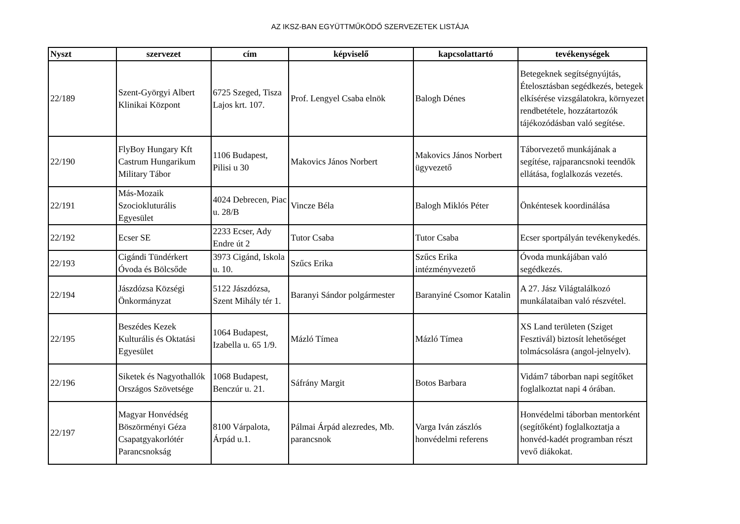AZ IKSZ-BAN EGYÜTTMŰKÖDŐ SZERVEZETEK LISTÁJA
| Nyszt | szervezet | cím | képviselő | kapcsolattartó | tevékenységek |
| --- | --- | --- | --- | --- | --- |
| 22/189 | Szent-Györgyi Albert Klinikai Központ | 6725 Szeged, Tisza Lajos krt. 107. | Prof. Lengyel Csaba elnök | Balogh Dénes | Betegeknek segítségnyújtás, Ételosztásban segédkezés, betegek elkísérése vizsgálatokra, környezet rendbetétele, hozzátartozók tájékozódásban való segítése. |
| 22/190 | FlyBoy Hungary Kft Castrum Hungarikum Military Tábor | 1106 Budapest, Pilisi u 30 | Makovics János Norbert | Makovics János Norbert ügyvezető | Táborvezető munkájának a segítése, rajparancsnoki teendők ellátása, foglalkozás vezetés. |
| 22/191 | Más-Mozaik Szociokluturális Egyesület | 4024 Debrecen, Piac u. 28/B | Vincze Béla | Balogh Miklós Péter | Önkéntesek koordinálása |
| 22/192 | Ecser SE | 2233 Ecser, Ady Endre út 2 | Tutor Csaba | Tutor Csaba | Ecser sportpályán tevékenykedés. |
| 22/193 | Cigándi Tündérkert Óvoda és Bölcsőde | 3973 Cigánd, Iskola u. 10. | Szűcs Erika | Szűcs Erika intézményvezető | Óvoda munkájában való segédkezés. |
| 22/194 | Jászdózsa Községi Önkormányzat | 5122 Jászdózsa, Szent Mihály tér 1. | Baranyi Sándor polgármester | Baranyiné Csomor Katalin | A 27. Jász Világtalálkozó munkálataiban való részvétel. |
| 22/195 | Beszédes Kezek Kulturális és Oktatási Egyesület | 1064 Budapest, Izabella u. 65 1/9. | Mázló Tímea | Mázló Tímea | XS Land területen (Sziget Fesztivál) biztosít lehetőséget tolmácsolásra (angol-jelnyelv). |
| 22/196 | Siketek és Nagyothallók Országos Szövetsége | 1068 Budapest, Benczúr u. 21. | Sáfrány Margit | Botos Barbara | Vidám7 táborban napi segítőket foglalkoztat napi 4 órában. |
| 22/197 | Magyar Honvédség Böszörményi Géza Csapatgyakorlótér Parancsnokság | 8100 Várpalota, Árpád u.1. | Pálmai Árpád alezredes, Mb. parancsnok | Varga Iván zászlós honvédelmi referens | Honvédelmi táborban mentorként (segítőként) foglalkoztatja a honvéd-kadét programban részt vevő diákokat. |